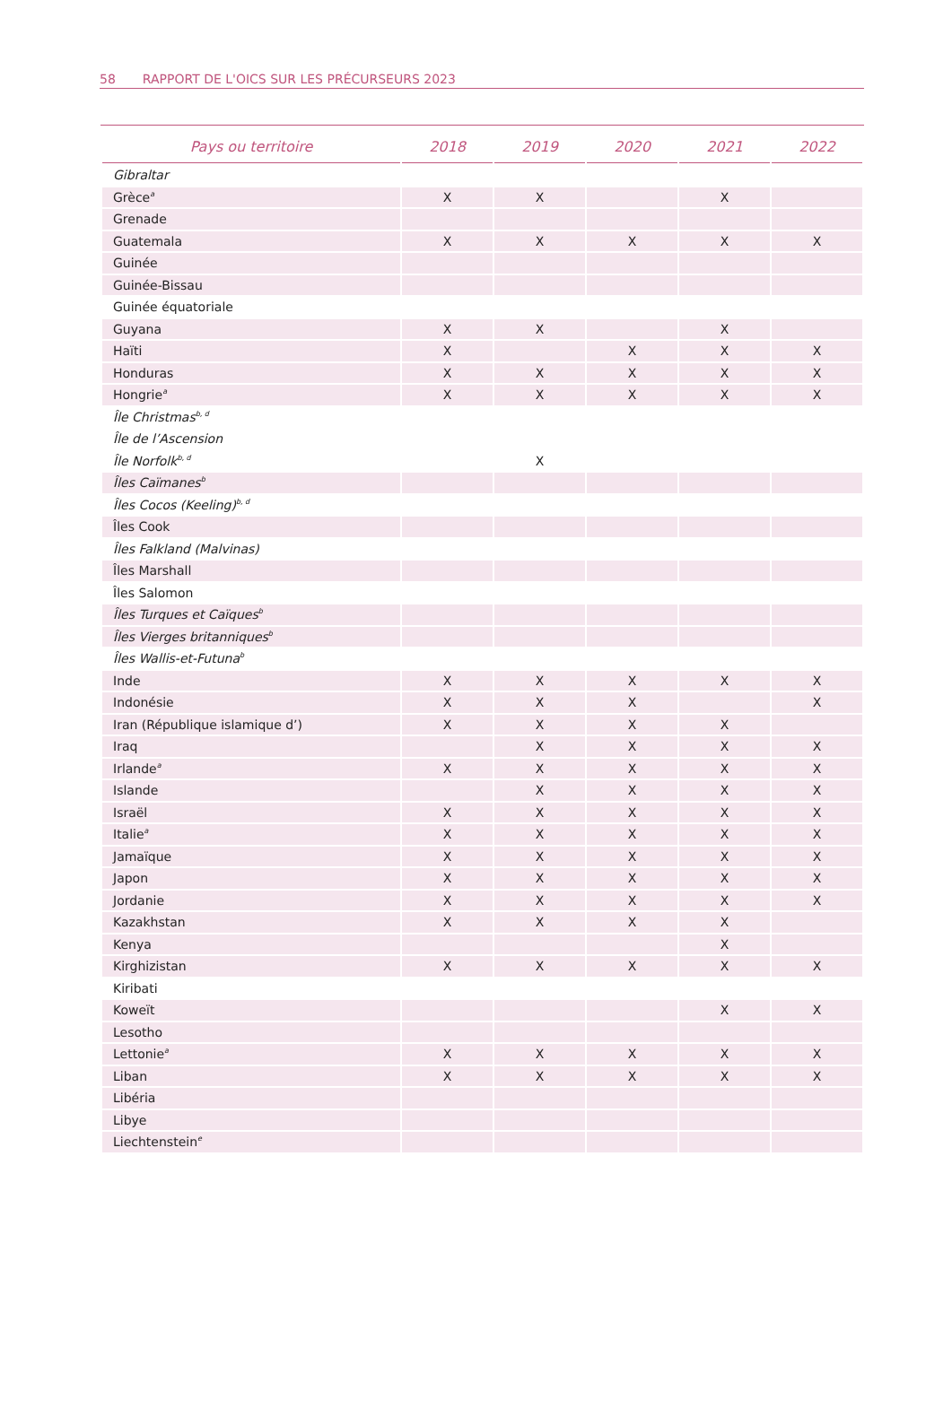58 RAPPORT DE L'OICS SUR LES PRÉCURSEURS 2023
| Pays ou territoire | 2018 | 2019 | 2020 | 2021 | 2022 |
| --- | --- | --- | --- | --- | --- |
| Gibraltar | | | | | |
| Grèce<sup>a</sup> | X | X | | X | |
| Grenade | | | | | |
| Guatemala | X | X | X | X | X |
| Guinée | | | | | |
| Guinée-Bissau | | | | | |
| Guinée équatoriale | | | | | |
| Guyana | X | X | | X | |
| Haïti | X | | X | X | X |
| Honduras | X | X | X | X | X |
| Hongrie<sup>a</sup> | X | X | X | X | X |
| Île Christmas<sup>b, d</sup> | | | | | |
| Île de l’Ascension | | | | | |
| Île Norfolk<sup>b, d</sup> | | X | | | |
| Îles Caïmanes<sup>b</sup> | | | | | |
| Îles Cocos (Keeling)<sup>b, d</sup> | | | | | |
| Îles Cook | | | | | |
| Îles Falkland (Malvinas) | | | | | |
| Îles Marshall | | | | | |
| Îles Salomon | | | | | |
| Îles Turques et Caïques<sup>b</sup> | | | | | |
| Îles Vierges britanniques<sup>b</sup> | | | | | |
| Îles Wallis-et-Futuna<sup>b</sup> | | | | | |
| Inde | X | X | X | X | X |
| Indonésie | X | X | X | | X |
| Iran (République islamique d’) | X | X | X | X | |
| Iraq | | X | X | X | X |
| Irlande<sup>a</sup> | X | X | X | X | X |
| Islande | | X | X | X | X |
| Israël | X | X | X | X | X |
| Italie<sup>a</sup> | X | X | X | X | X |
| Jamaïque | X | X | X | X | X |
| Japon | X | X | X | X | X |
| Jordanie | X | X | X | X | X |
| Kazakhstan | X | X | X | X | |
| Kenya | | | | X | |
| Kirghizistan | X | X | X | X | X |
| Kiribati | | | | | |
| Koweït | | | | X | X |
| Lesotho | | | | | |
| Lettonie<sup>a</sup> | X | X | X | X | X |
| Liban | X | X | X | X | X |
| Libéria | | | | | |
| Libye | | | | | |
| Liechtenstein<sup>e</sup> | | | | | |